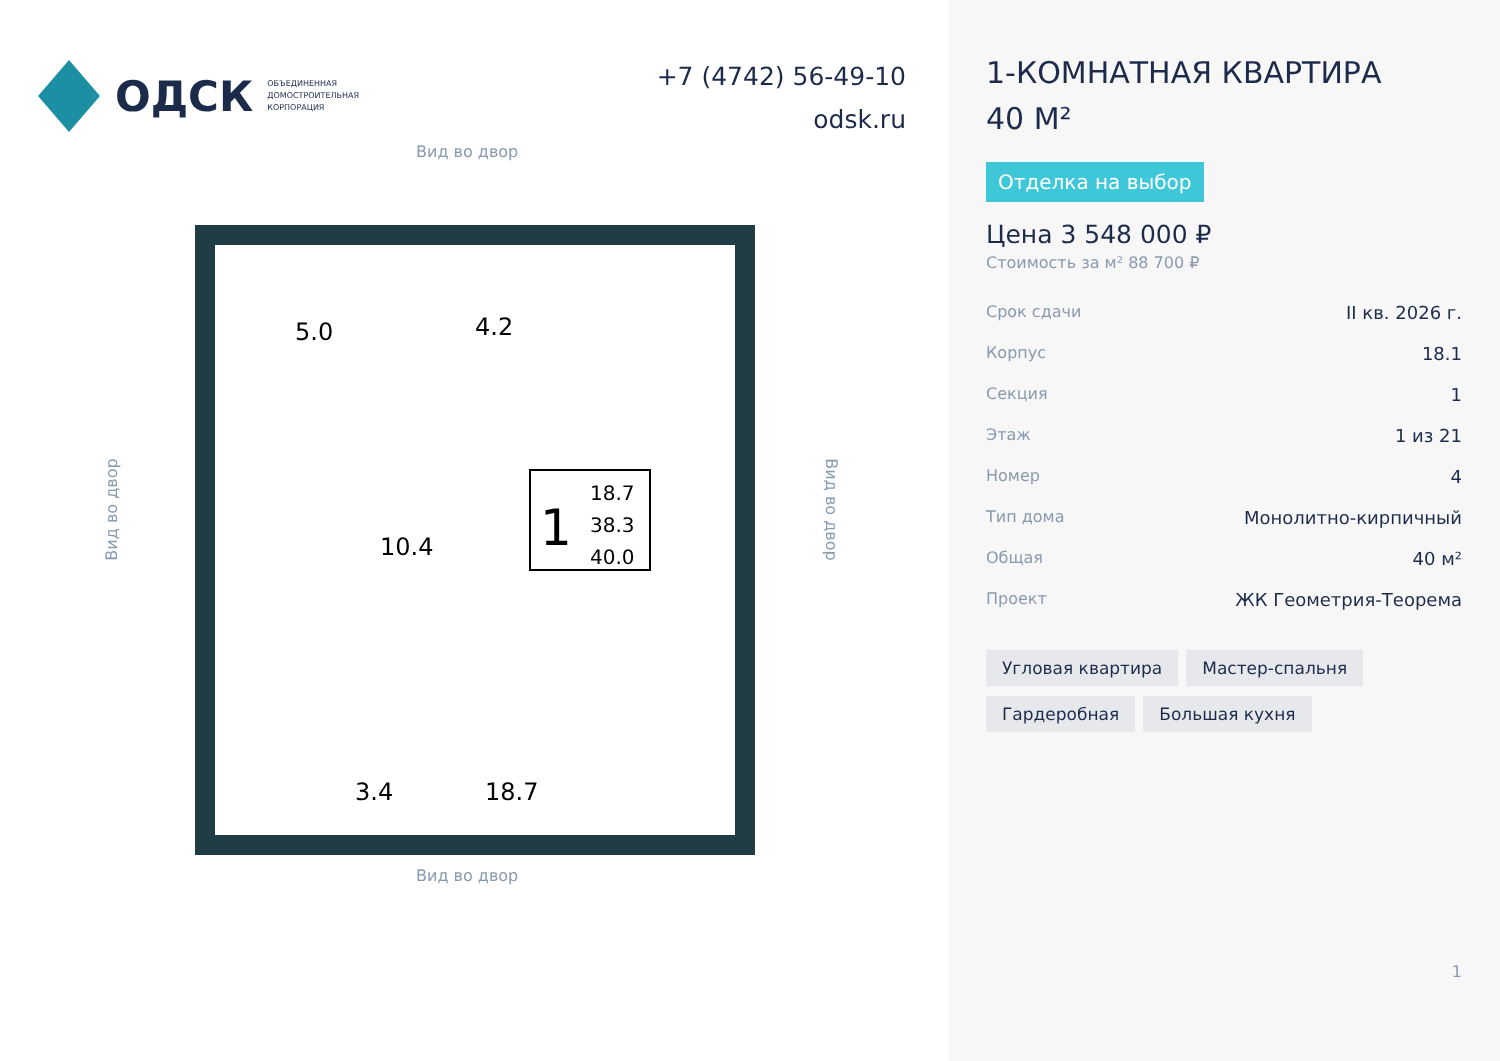ОДСК ОБЪЕДИНЕННАЯ
ДОМОСТРОИТЕЛЬНАЯ
КОРПОРАЦИЯ
+7 (4742) 56-49-10
odsk.ru
Вид во двор
Вид во двор Вид во двор
5.0
4.2
10.4
3.4
18.7
1
18.7
38.3
40.0
Вид во двор
1-КОМНАТНАЯ КВАРТИРА
40 М²
Отделка на выбор
Цена 3 548 000 ₽
Стоимость за м² 88 700 ₽
Срок сдачи II кв. 2026 г.
Корпус 18.1
Секция 1
Этаж 1 из 21
Номер 4
Тип дома Монолитно-кирпичный
Общая 40 м²
Проект ЖК Геометрия-Теорема
Угловая квартира Мастер-спальня Гардеробная Большая кухня
1